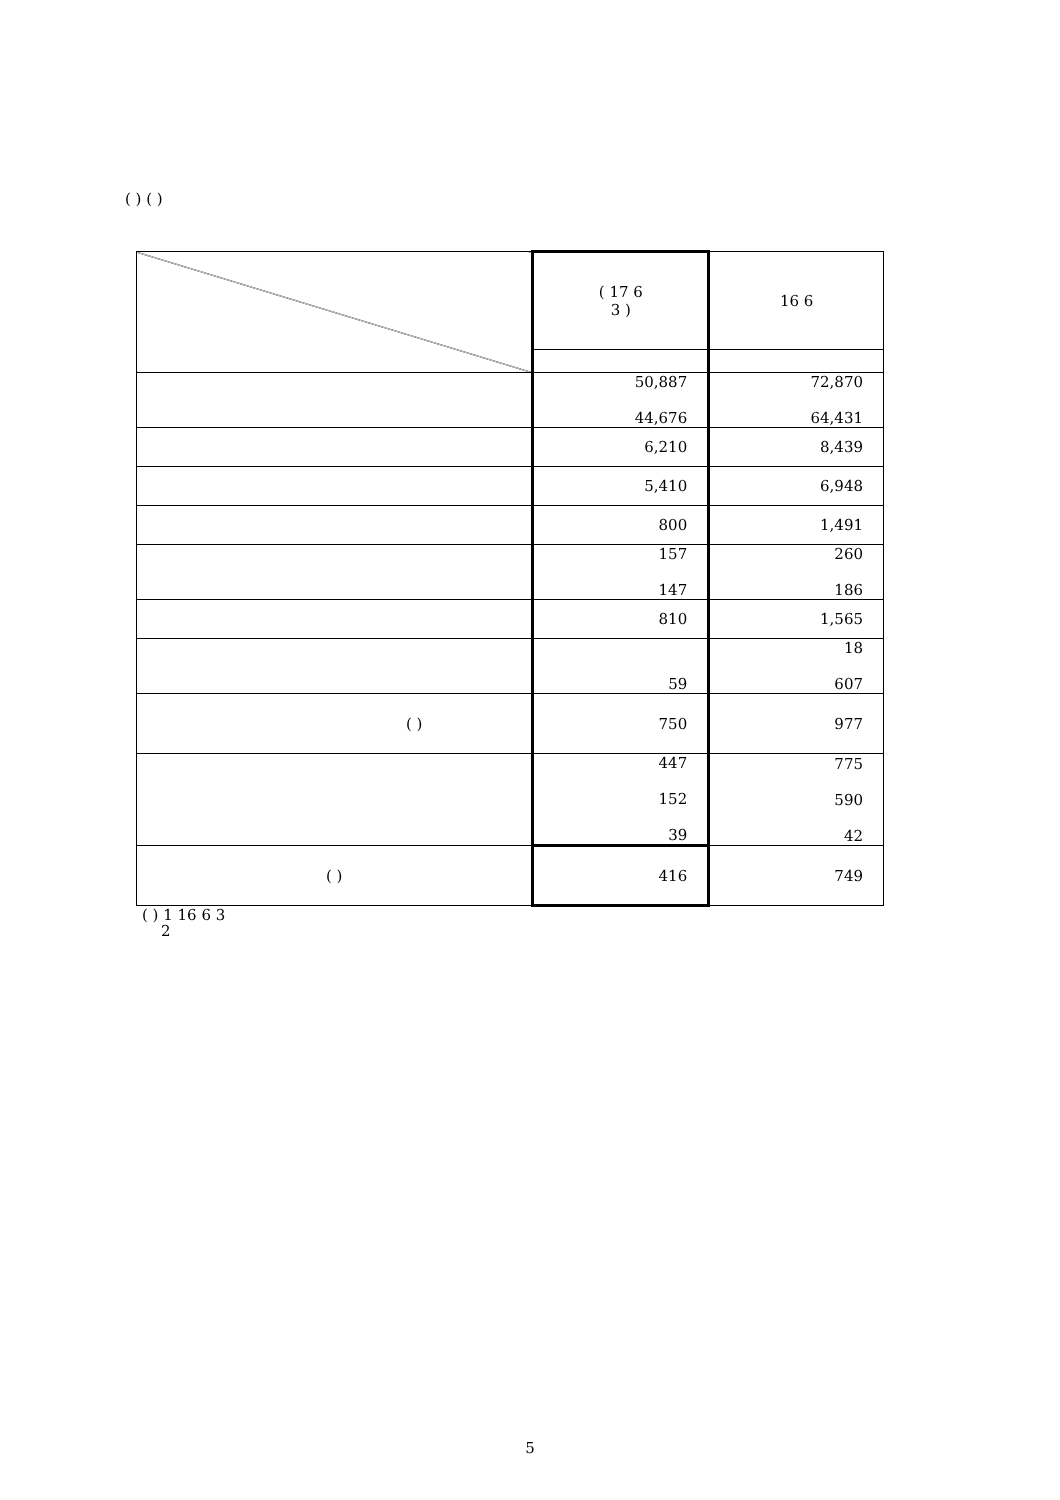( ) ( )
| | ( 17 6 3 ) | 16 6 |
| | 50,887 44,676 | 72,870 64,431 |
| | 6,210 | 8,439 |
| | 5,410 | 6,948 |
| | 800 | 1,491 |
| | 157 147 | 260 186 |
| | 810 | 1,565 |
| | 59 | 18 607 |
| ( ) | 750 | 977 |
| | 447 152 39 | 775 590 42 |
| ( ) | 416 | 749 |
( ) 1 16 6 3
2
5